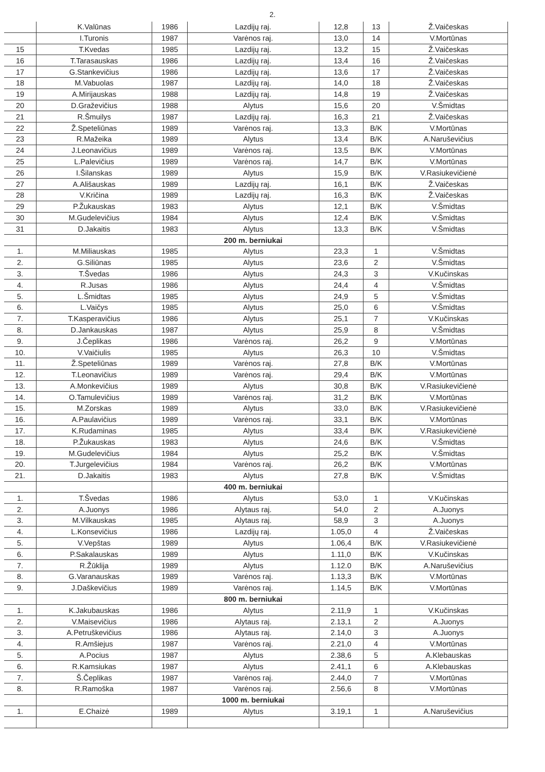2.
| | K.Valūnas | 1986 | Lazdijų raj. | 12,8 | 13 | Ž.Vaičeskas |
| | I.Turonis | 1987 | Varėnos raj. | 13,0 | 14 | V.Mortūnas |
| 15 | T.Kvedas | 1985 | Lazdijų raj. | 13,2 | 15 | Ž.Vaičeskas |
| 16 | T.Tarasauskas | 1986 | Lazdijų raj. | 13,4 | 16 | Ž.Vaičeskas |
| 17 | G.Stankevičius | 1986 | Lazdijų raj. | 13,6 | 17 | Ž.Vaičeskas |
| 18 | M.Vabuolas | 1987 | Lazdijų raj. | 14,0 | 18 | Ž.Vaičeskas |
| 19 | A.Mirijauskas | 1988 | Lazdijų raj. | 14,8 | 19 | Ž.Vaičeskas |
| 20 | D.Graževičius | 1988 | Alytus | 15,6 | 20 | V.Šmidtas |
| 21 | R.Šmuilys | 1987 | Lazdijų raj. | 16,3 | 21 | Ž.Vaičeskas |
| 22 | Ž.Speteliūnas | 1989 | Varėnos raj. | 13,3 | B/K | V.Mortūnas |
| 23 | R.Mažeika | 1989 | Alytus | 13,4 | B/K | A.Naruševičius |
| 24 | J.Leonavičius | 1989 | Varėnos raj. | 13,5 | B/K | V.Mortūnas |
| 25 | L.Palevičius | 1989 | Varėnos raj. | 14,7 | B/K | V.Mortūnas |
| 26 | I.Šilanskas | 1989 | Alytus | 15,9 | B/K | V.Rasiukevičienė |
| 27 | A.Ališauskas | 1989 | Lazdijų raj. | 16,1 | B/K | Ž.Vaičeskas |
| 28 | V.Kričina | 1989 | Lazdijų raj. | 16,3 | B/K | Ž.Vaičeskas |
| 29 | P.Žukauskas | 1983 | Alytus | 12,1 | B/K | V.Šmidtas |
| 30 | M.Gudelevičius | 1984 | Alytus | 12,4 | B/K | V.Šmidtas |
| 31 | D.Jakaitis | 1983 | Alytus | 13,3 | B/K | V.Šmidtas |
| | | | 200 m. berniukai | | | |
| 1. | M.Miliauskas | 1985 | Alytus | 23,3 | 1 | V.Šmidtas |
| 2. | G.Siliūnas | 1985 | Alytus | 23,6 | 2 | V.Šmidtas |
| 3. | T.Švedas | 1986 | Alytus | 24,3 | 3 | V.Kučinskas |
| 4. | R.Jusas | 1986 | Alytus | 24,4 | 4 | V.Šmidtas |
| 5. | L.Šmidtas | 1985 | Alytus | 24,9 | 5 | V.Šmidtas |
| 6. | L.Vaičys | 1985 | Alytus | 25,0 | 6 | V.Šmidtas |
| 7. | T.Kasperavičius | 1986 | Alytus | 25,1 | 7 | V.Kučinskas |
| 8. | D.Jankauskas | 1987 | Alytus | 25,9 | 8 | V.Šmidtas |
| 9. | J.Čeplikas | 1986 | Varėnos raj. | 26,2 | 9 | V.Mortūnas |
| 10. | V.Vaičiulis | 1985 | Alytus | 26,3 | 10 | V.Šmidtas |
| 11. | Ž.Speteliūnas | 1989 | Varėnos raj. | 27,8 | B/K | V.Mortūnas |
| 12. | T.Leonavičius | 1989 | Varėnos raj. | 29,4 | B/K | V.Mortūnas |
| 13. | A.Monkevičius | 1989 | Alytus | 30,8 | B/K | V.Rasiukevičienė |
| 14. | O.Tamulevičius | 1989 | Varėnos raj. | 31,2 | B/K | V.Mortūnas |
| 15. | M.Zorskas | 1989 | Alytus | 33,0 | B/K | V.Rasiukevičienė |
| 16. | A.Paulavičius | 1989 | Varėnos raj. | 33,1 | B/K | V.Mortūnas |
| 17. | K.Rudaminas | 1985 | Alytus | 33,4 | B/K | V.Rasiukevičienė |
| 18. | P.Žukauskas | 1983 | Alytus | 24,6 | B/K | V.Šmidtas |
| 19. | M.Gudelevičius | 1984 | Alytus | 25,2 | B/K | V.Šmidtas |
| 20. | T.Jurgelevičius | 1984 | Varėnos raj. | 26,2 | B/K | V.Mortūnas |
| 21. | D.Jakaitis | 1983 | Alytus | 27,8 | B/K | V.Šmidtas |
| | | | 400 m. berniukai | | | |
| 1. | T.Švedas | 1986 | Alytus | 53,0 | 1 | V.Kučinskas |
| 2. | A.Juonys | 1986 | Alytaus raj. | 54,0 | 2 | A.Juonys |
| 3. | M.Vilkauskas | 1985 | Alytaus raj. | 58,9 | 3 | A.Juonys |
| 4. | L.Konsevičius | 1986 | Lazdijų raj. | 1.05,0 | 4 | Ž.Vaičeskas |
| 5. | V.Vepštas | 1989 | Alytus | 1.06,4 | B/K | V.Rasiukevičienė |
| 6. | P.Sakalauskas | 1989 | Alytus | 1.11,0 | B/K | V.Kučinskas |
| 7. | R.Žūklija | 1989 | Alytus | 1.12.0 | B/K | A.Naruševičius |
| 8. | G.Varanauskas | 1989 | Varėnos raj. | 1.13,3 | B/K | V.Mortūnas |
| 9. | J.Daškevičius | 1989 | Varėnos raj. | 1.14,5 | B/K | V.Mortūnas |
| | | | 800 m. berniukai | | | |
| 1. | K.Jakubauskas | 1986 | Alytus | 2.11,9 | 1 | V.Kučinskas |
| 2. | V.Maisevičius | 1986 | Alytaus raj. | 2.13,1 | 2 | A.Juonys |
| 3. | A.Petruškevičius | 1986 | Alytaus raj. | 2.14,0 | 3 | A.Juonys |
| 4. | R.Amšiejus | 1987 | Varėnos raj. | 2.21,0 | 4 | V.Mortūnas |
| 5. | A.Pocius | 1987 | Alytus | 2.38,6 | 5 | A.Klebauskas |
| 6. | R.Kamsiukas | 1987 | Alytus | 2.41,1 | 6 | A.Klebauskas |
| 7. | Š.Čeplikas | 1987 | Varėnos raj. | 2.44,0 | 7 | V.Mortūnas |
| 8. | R.Ramoška | 1987 | Varėnos raj. | 2.56,6 | 8 | V.Mortūnas |
| | | | 1000 m. berniukai | | | |
| 1. | E.Chaizė | 1989 | Alytus | 3.19,1 | 1 | A.Naruševičius |